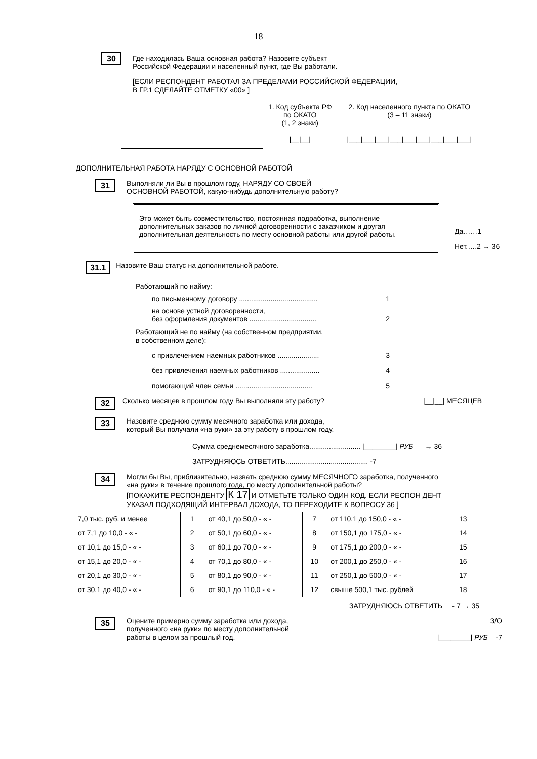18
30
Где находилась Ваша основная работа? Назовите субъект
Российской Федерации и населенный пункт, где Вы работали.
[ЕСЛИ РЕСПОНДЕНТ РАБОТАЛ ЗА ПРЕДЕЛАМИ РОССИЙСКОЙ ФЕДЕРАЦИИ,
В ГР.1 СДЕЛАЙТЕ ОТМЕТКУ «00» ]
1. Код субъекта РФ
по ОКАТО
(1, 2 знаки)
|__|__|
2. Код населенного пункта по ОКАТО
(3 – 11 знаки)
|___|___|___|___|___|___|___|___|___|
ДОПОЛНИТЕЛЬНАЯ РАБОТА НАРЯДУ С ОСНОВНОЙ РАБОТОЙ
31
Выполняли ли Вы в прошлом году, НАРЯДУ СО СВОЕЙ
ОСНОВНОЙ РАБОТОЙ, какую-нибудь дополнительную работу?
Это может быть совместительство, постоянная подработка, выполнение дополнительных заказов по личной договоренности с заказчиком и другая дополнительная деятельность по месту основной работы или другой работы.
Да……1
Нет.….2 → 36
31.1
Назовите Ваш статус на дополнительной работе.
Работающий по найму:
по письменному договору ........................................ 1
на основе устной договоренности,
без оформления документов ..................................
2
Работающий не по найму (на собственном предприятии,
в собственном деле):
с привлечением наемных работников ..................... 3
без привлечения наемных работников .................... 4
помогающий член семьи ....................................... 5
32
Сколько месяцев в прошлом году Вы выполняли эту работу? |__|__| МЕСЯЦЕВ
33
Назовите среднюю сумму месячного заработка или дохода,
который Вы получали «на руки» за эту работу в прошлом году.
Сумма среднемесячного заработка.......................... |________| РУБ → 36
ЗАТРУДНЯЮСЬ ОТВЕТИТЬ.......................................... -7
34
Могли бы Вы, приблизительно, назвать среднюю сумму МЕСЯЧНОГО заработка, полученного
«на руки» в течение прошлого года, по месту дополнительной работы?
[ПОКАЖИТЕ РЕСПОНДЕНТУ К 17 И ОТМЕТЬТЕ ТОЛЬКО ОДИН КОД. ЕСЛИ РЕСПОН ДЕНТ
УКАЗАЛ ПОДХОДЯЩИЙ ИНТЕРВАЛ ДОХОДА, ТО ПЕРЕХОДИТЕ К ВОПРОСУ 36 ]
| 7,0 тыс. руб. и менее | | 1 | от 40,1 до 50,0 - « - | | 7 | от 110,1 до 150,0 - « - | | 13 |
| от 7,1 до 10,0 - « - | | 2 | от 50,1 до 60,0 - « - | | 8 | от 150,1 до 175,0 - « - | | 14 |
| от 10,1 до 15,0 - « - | | 3 | от 60,1 до 70,0 - « - | | 9 | от 175,1 до 200,0 - « - | | 15 |
| от 15,1 до 20,0 - « - | | 4 | от 70,1 до 80,0 - « - | | 10 | от 200,1 до 250,0 - « - | | 16 |
| от 20,1 до 30,0 - « - | | 5 | от 80,1 до 90,0 - « - | | 11 | от 250,1 до 500,0 - « - | | 17 |
| от 30,1 до 40,0 - « - | | 6 | от 90,1 до 110,0 - « - | | 12 | свыше 500,1 тыс. рублей | | 18 |
ЗАТРУДНЯЮСЬ ОТВЕТИТЬ - 7 → 35
35
Оцените примерно сумму заработка или дохода,
полученного «на руки» по месту дополнительной
работы в целом за прошлый год.
З/О
|________| РУБ -7